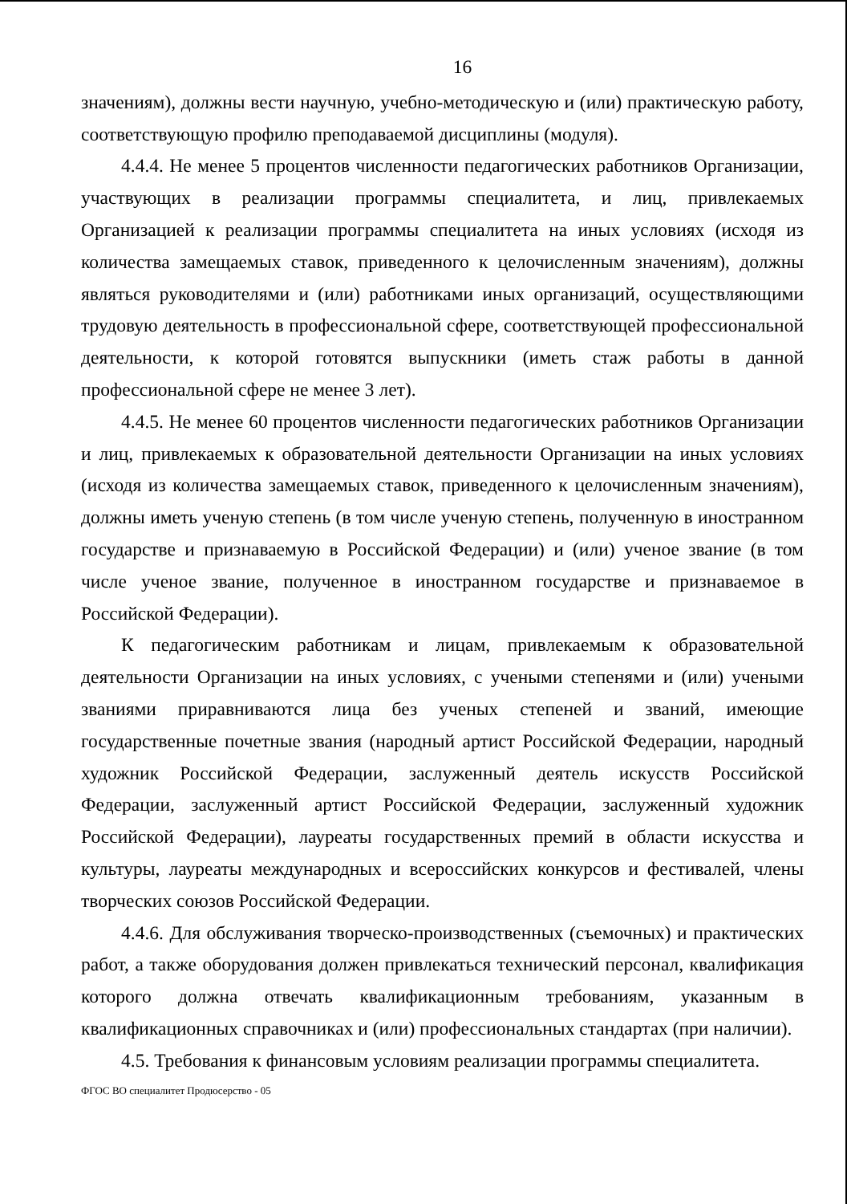16
значениям), должны вести научную, учебно-методическую и (или) практическую работу, соответствующую профилю преподаваемой дисциплины (модуля).
4.4.4. Не менее 5 процентов численности педагогических работников Организации, участвующих в реализации программы специалитета, и лиц, привлекаемых Организацией к реализации программы специалитета на иных условиях (исходя из количества замещаемых ставок, приведенного к целочисленным значениям), должны являться руководителями и (или) работниками иных организаций, осуществляющими трудовую деятельность в профессиональной сфере, соответствующей профессиональной деятельности, к которой готовятся выпускники (иметь стаж работы в данной профессиональной сфере не менее 3 лет).
4.4.5. Не менее 60 процентов численности педагогических работников Организации и лиц, привлекаемых к образовательной деятельности Организации на иных условиях (исходя из количества замещаемых ставок, приведенного к целочисленным значениям), должны иметь ученую степень (в том числе ученую степень, полученную в иностранном государстве и признаваемую в Российской Федерации) и (или) ученое звание (в том числе ученое звание, полученное в иностранном государстве и признаваемое в Российской Федерации).
К педагогическим работникам и лицам, привлекаемым к образовательной деятельности Организации на иных условиях, с учеными степенями и (или) учеными званиями приравниваются лица без ученых степеней и званий, имеющие государственные почетные звания (народный артист Российской Федерации, народный художник Российской Федерации, заслуженный деятель искусств Российской Федерации, заслуженный артист Российской Федерации, заслуженный художник Российской Федерации), лауреаты государственных премий в области искусства и культуры, лауреаты международных и всероссийских конкурсов и фестивалей, члены творческих союзов Российской Федерации.
4.4.6. Для обслуживания творческо-производственных (съемочных) и практических работ, а также оборудования должен привлекаться технический персонал, квалификация которого должна отвечать квалификационным требованиям, указанным в квалификационных справочниках и (или) профессиональных стандартах (при наличии).
4.5. Требования к финансовым условиям реализации программы специалитета.
ФГОС ВО специалитет Продюсерство - 05